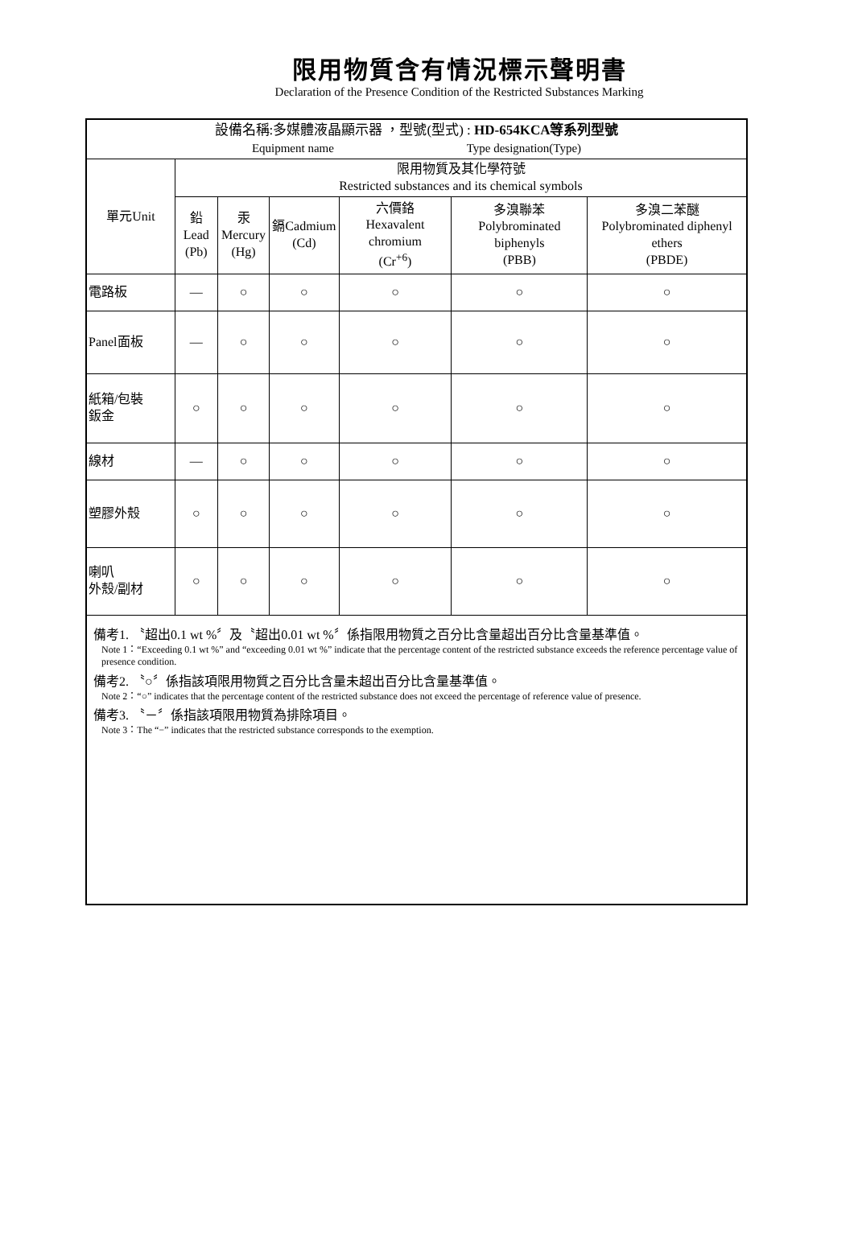限用物質含有情況標示聲明書
Declaration of the Presence Condition of the Restricted Substances Marking
| 設備名稱:多媒體液晶顯示器 ，型號(型式) : HD-654KCA等系列型號 Equipment name Type designation(Type) | | | | | | |
| 單元Unit | 限用物質及其化學符號 Restricted substances and its chemical symbols | | | | | |
| | 鉛Lead (Pb) | 汞 Mercury (Hg) | 鎘Cadmium (Cd) | 六價鉻 Hexavalent chromium (Cr<sup>+6</sup>) | 多溴聯苯 Polybrominated biphenyls (PBB) | 多溴二苯醚 Polybrominated diphenyl ethers (PBDE) |
| 電路板 | — | ○ | ○ | ○ | ○ | ○ |
| Panel面板 | — | ○ | ○ | ○ | ○ | ○ |
| 紙箱/包裝 鈑金 | ○ | ○ | ○ | ○ | ○ | ○ |
| 線材 | — | ○ | ○ | ○ | ○ | ○ |
| 塑膠外殼 | ○ | ○ | ○ | ○ | ○ | ○ |
| 喇叭 外殼/副材 | ○ | ○ | ○ | ○ | ○ | ○ |
| 備考1. 〝超出0.1 wt %〞及〝超出0.01 wt %〞係指限用物質之百分比含量超出百分比含量基準值。 Note 1：“Exceeding 0.1 wt %” and “exceeding 0.01 wt %” indicate that the percentage content of the restricted substance exceeds the reference percentage value of presence condition. 備考2. 〝○〞係指該項限用物質之百分比含量未超出百分比含量基準值。 Note 2：“○” indicates that the percentage content of the restricted substance does not exceed the percentage of reference value of presence. 備考3. 〝－〞係指該項限用物質為排除項目。 Note 3：The “−” indicates that the restricted substance corresponds to the exemption. | | | | | | |